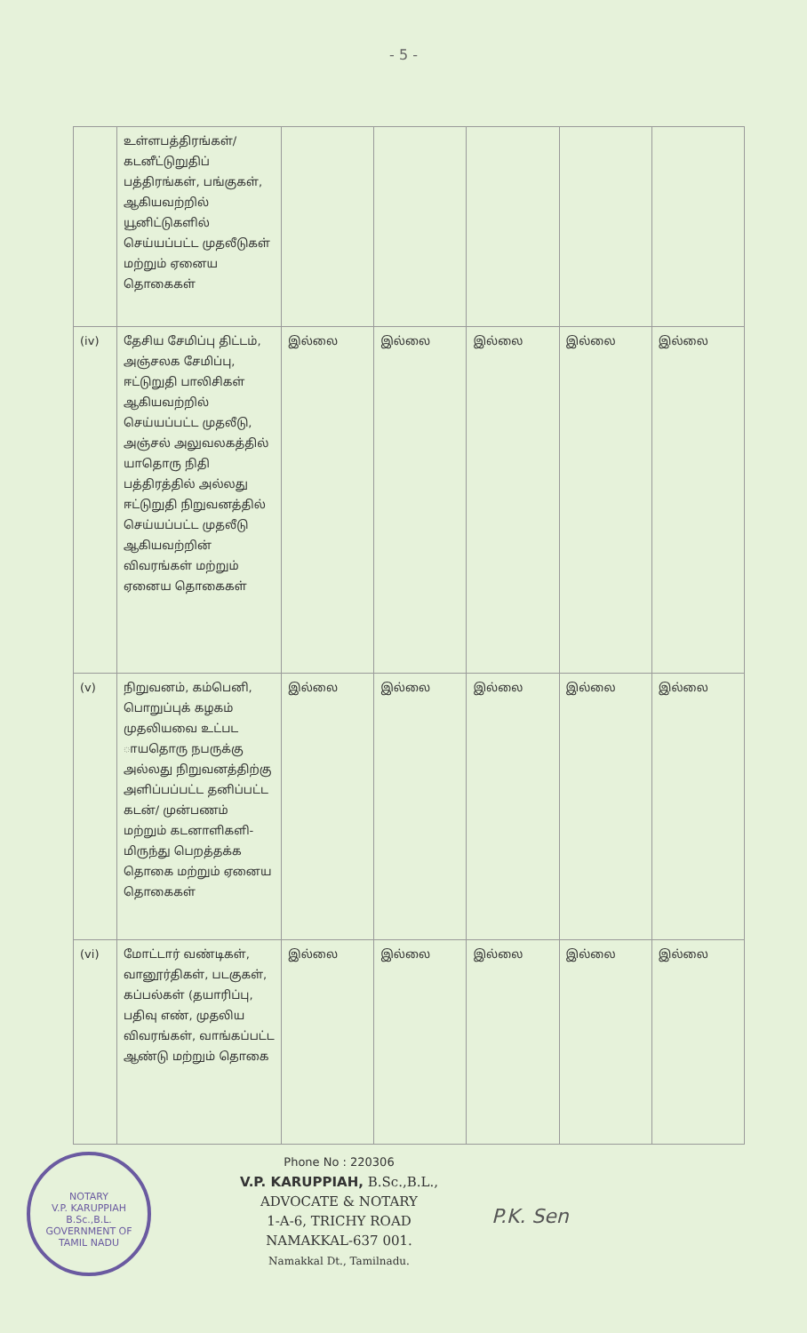- 5 -
| | உள்ளபத்திரங்கள்/ கடனீட்டுறுதிப் பத்திரங்கள், பங்குகள், ஆகியவற்றில் யூனிட்டுகளில் செய்யப்பட்ட முதலீடுகள் மற்றும் ஏனைய தொகைகள் | | | | | |
| (iv) | தேசிய சேமிப்பு திட்டம், அஞ்சலக சேமிப்பு, ஈட்டுறுதி பாலிசிகள் ஆகியவற்றில் செய்யப்பட்ட முதலீடு, அஞ்சல் அலுவலகத்தில் யாதொரு நிதி பத்திரத்தில் அல்லது ஈட்டுறுதி நிறுவனத்தில் செய்யப்பட்ட முதலீடு ஆகியவற்றின் விவரங்கள் மற்றும் ஏனைய தொகைகள் | இல்லை | இல்லை | இல்லை | இல்லை | இல்லை |
| (v) | நிறுவனம், கம்பெனி, பொறுப்புக் கழகம் முதலியவை உட்பட ாயதொரு நபருக்கு அல்லது நிறுவனத்திற்கு அளிப்பப்பட்ட தனிப்பட்ட கடன்/ முன்பணம் மற்றும் கடனாளிகளி- மிருந்து பெறத்தக்க தொகை மற்றும் ஏனைய தொகைகள் | இல்லை | இல்லை | இல்லை | இல்லை | இல்லை |
| (vi) | மோட்டார் வண்டிகள், வானூர்திகள், படகுகள், கப்பல்கள் (தயாரிப்பு, பதிவு எண், முதலிய விவரங்கள், வாங்கப்பட்ட ஆண்டு மற்றும் தொகை | இல்லை | இல்லை | இல்லை | இல்லை | இல்லை |
NOTARY
V.P. KARUPPIAH
B.Sc.,B.L.
GOVERNMENT OF TAMIL NADU
Phone No : 220306
V.P. KARUPPIAH, B.Sc.,B.L.,
ADVOCATE & NOTARY
1-A-6, TRICHY ROAD
NAMAKKAL-637 001.
Namakkal Dt., Tamilnadu.
P.K. Sen